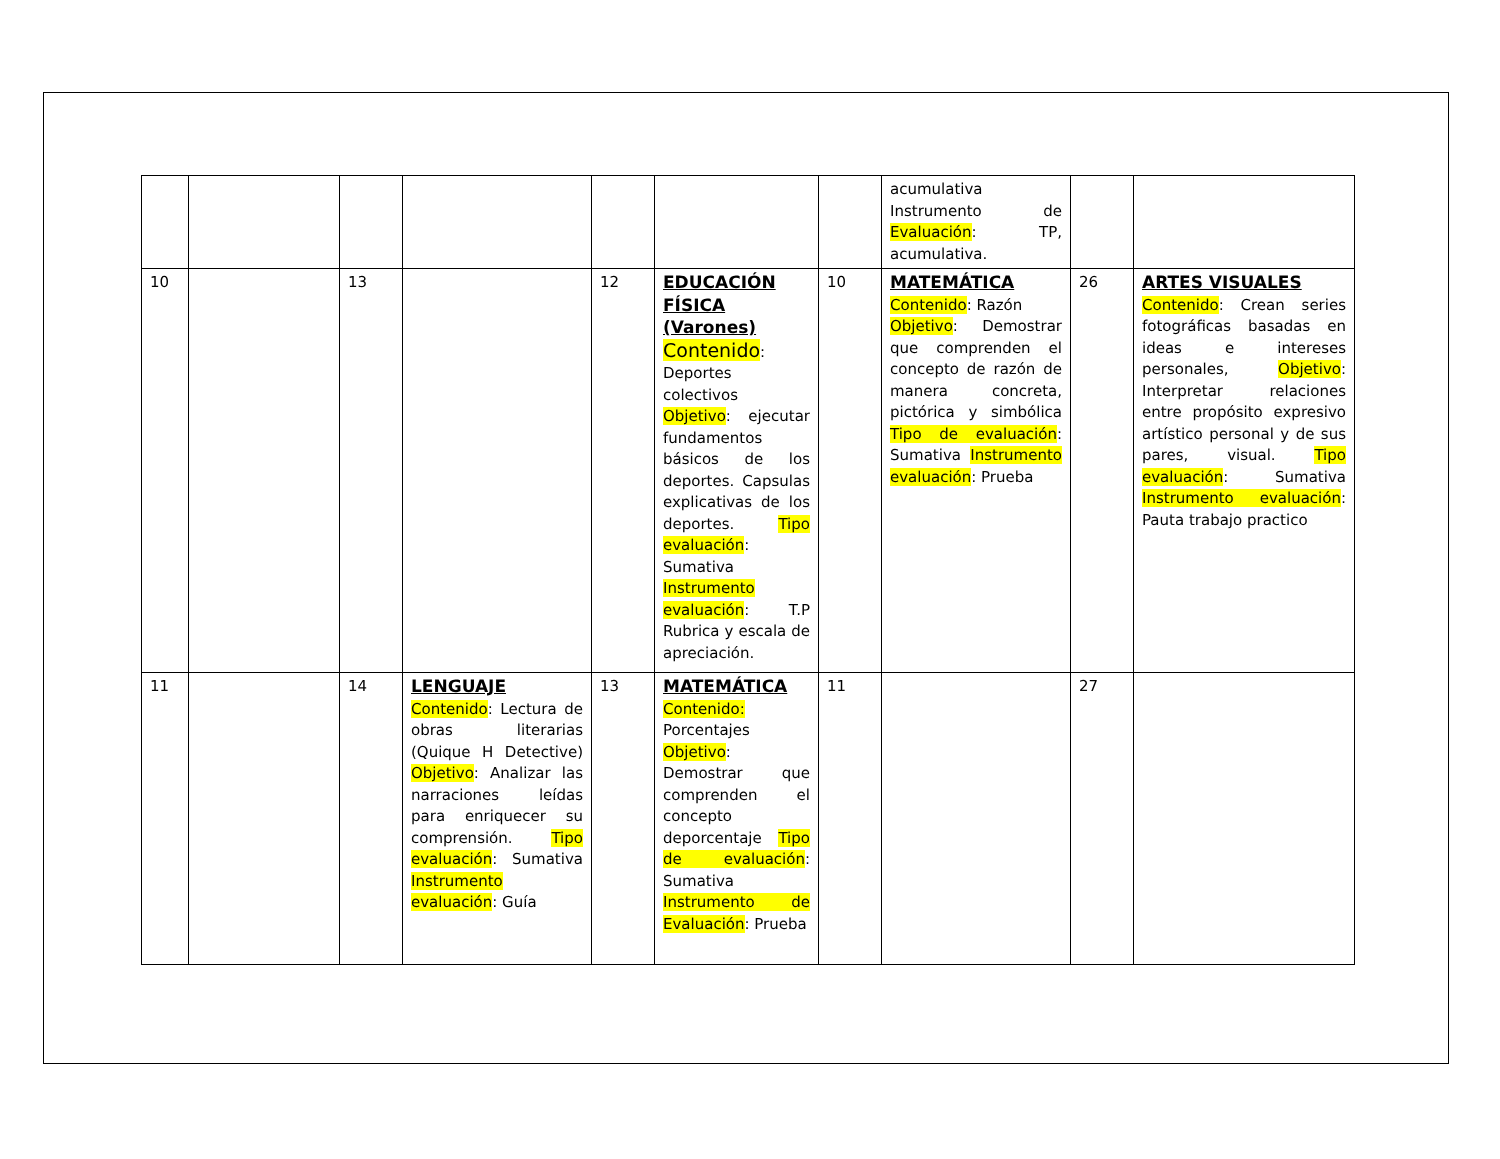| | | | | | | | acumulativa Instrumento de Evaluación : TP, acumulativa. | | |
| 10 | | 13 | | 12 | EDUCACIÓN FÍSICA (Varones) Contenido : Deportes colectivos Objetivo : ejecutar fundamentos básicos de los deportes. Capsulas explicativas de los deportes. Tipo evaluación : Sumativa Instrumento evaluación : T.P Rubrica y escala de apreciación. | 10 | MATEMÁTICA Contenido : Razón Objetivo : Demostrar que comprenden el concepto de razón de manera concreta, pictórica y simbólica Tipo de evaluación : Sumativa Instrumento evaluación : Prueba | 26 | ARTES VISUALES Contenido : Crean series fotográficas basadas en ideas e intereses personales, Objetivo : Interpretar relaciones entre propósito expresivo artístico personal y de sus pares, visual. Tipo evaluación : Sumativa Instrumento evaluación : Pauta trabajo practico |
| 11 | | 14 | LENGUAJE Contenido : Lectura de obras literarias (Quique H Detective) Objetivo : Analizar las narraciones leídas para enriquecer su comprensión. Tipo evaluación : Sumativa Instrumento evaluación : Guía | 13 | MATEMÁTICA Contenido: Porcentajes Objetivo : Demostrar que comprenden el concepto deporcentaje Tipo de evaluación : Sumativa Instrumento de Evaluación : Prueba | 11 | | 27 | |